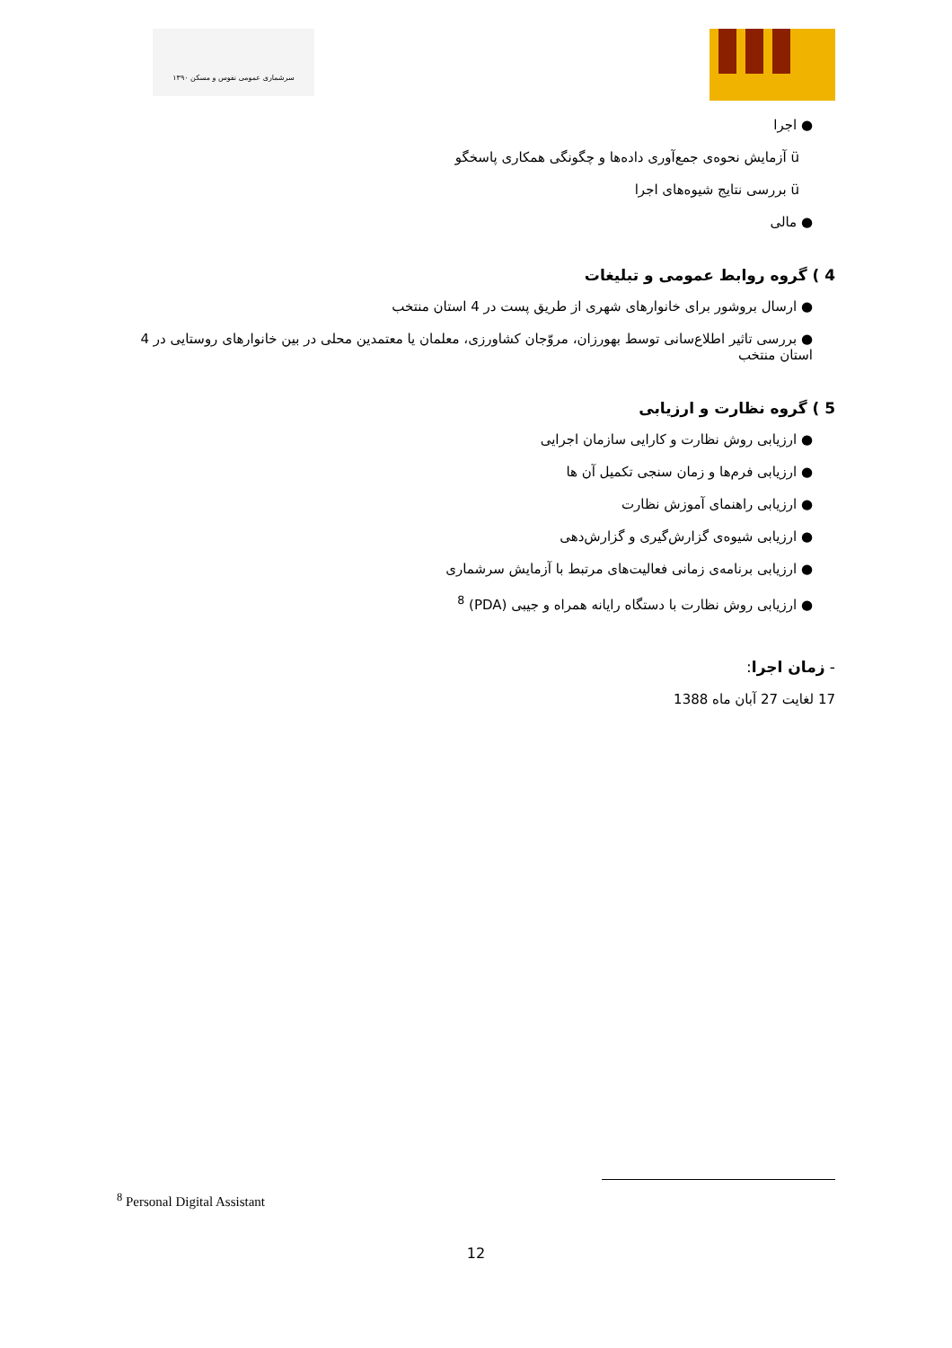سرشماری عمومی نفوس و مسکن ۱۳۹۰
● اجرا
ü آزمایش نحوه‌ی جمع‌آوری داده‌ها و چگونگی همکاری پاسخگو
ü بررسی نتایج شیوه‌های اجرا
● مالی
4 ) گروه روابط عمومی و تبلیغات
● ارسال بروشور برای خانوارهای شهری از طریق پست در 4 استان منتخب
● بررسی تاثیر اطلاع‌سانی توسط بهورزان، مروّجان کشاورزی، معلمان یا معتمدین محلی در بین خانوارهای روستایی در 4 استان منتخب
5 ) گروه نظارت و ارزیابی
● ارزیابی روش نظارت و کارایی سازمان اجرایی
● ارزیابی فرم‌ها و زمان سنجی تکمیل آن ها
● ارزیابی راهنمای آموزش نظارت
● ارزیابی شیوه‌ی گزارش‌گیری و گزارش‌دهی
● ارزیابی برنامه‌ی زمانی فعالیت‌های مرتبط با آزمایش سرشماری
● ارزیابی روش نظارت با دستگاه رایانه همراه و جیبی (PDA) <sup>8</sup>
- زمان اجرا:
17 لغایت 27 آبان ماه 1388
<sup>8</sup> Personal Digital Assistant
12